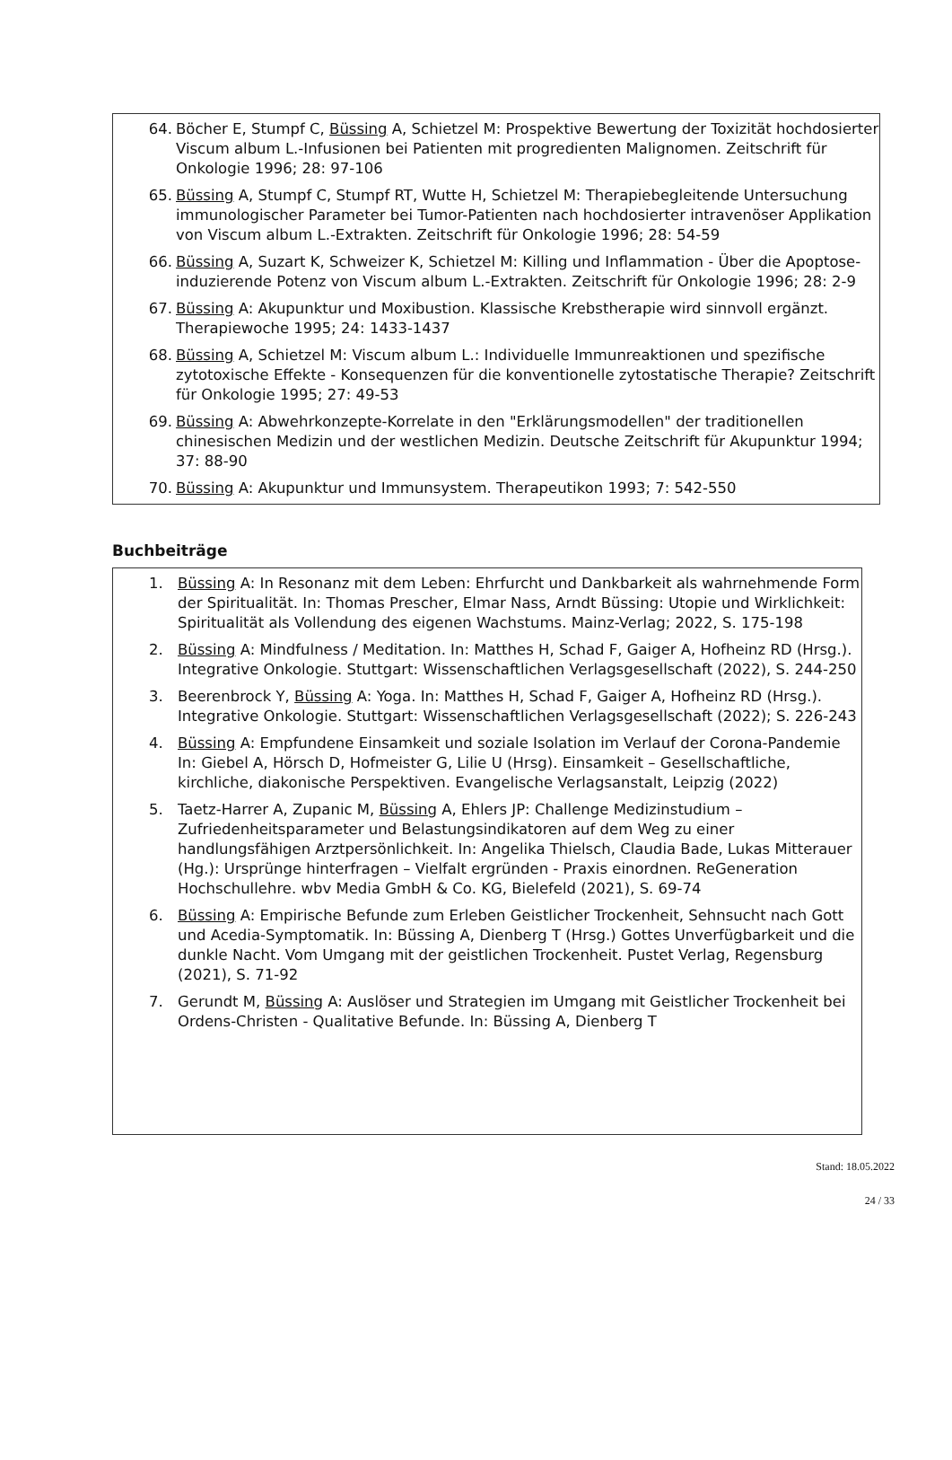64. Böcher E, Stumpf C, Büssing A, Schietzel M: Prospektive Bewertung der Toxizität hochdosierter Viscum album L.-Infusionen bei Patienten mit progredienten Malignomen. Zeitschrift für Onkologie 1996; 28: 97-106
65. Büssing A, Stumpf C, Stumpf RT, Wutte H, Schietzel M: Therapiebegleitende Untersuchung immunologischer Parameter bei Tumor-Patienten nach hochdosierter intravenöser Applikation von Viscum album L.-Extrakten. Zeitschrift für Onkologie 1996; 28: 54-59
66. Büssing A, Suzart K, Schweizer K, Schietzel M: Killing und Inflammation - Über die Apoptose-induzierende Potenz von Viscum album L.-Extrakten. Zeitschrift für Onkologie 1996; 28: 2-9
67. Büssing A: Akupunktur und Moxibustion. Klassische Krebstherapie wird sinnvoll ergänzt. Therapiewoche 1995; 24: 1433-1437
68. Büssing A, Schietzel M: Viscum album L.: Individuelle Immunreaktionen und spezifische zytotoxische Effekte - Konsequenzen für die konventionelle zytostatische Therapie? Zeitschrift für Onkologie 1995; 27: 49-53
69. Büssing A: Abwehrkonzepte-Korrelate in den "Erklärungsmodellen" der traditionellen chinesischen Medizin und der westlichen Medizin. Deutsche Zeitschrift für Akupunktur 1994; 37: 88-90
70. Büssing A: Akupunktur und Immunsystem. Therapeutikon 1993; 7: 542-550
Buchbeiträge
1. Büssing A: In Resonanz mit dem Leben: Ehrfurcht und Dankbarkeit als wahrnehmende Form der Spiritualität. In: Thomas Prescher, Elmar Nass, Arndt Büssing: Utopie und Wirklichkeit: Spiritualität als Vollendung des eigenen Wachstums. Mainz-Verlag; 2022, S. 175-198
2. Büssing A: Mindfulness / Meditation. In: Matthes H, Schad F, Gaiger A, Hofheinz RD (Hrsg.). Integrative Onkologie. Stuttgart: Wissenschaftlichen Verlagsgesellschaft (2022), S. 244-250
3. Beerenbrock Y, Büssing A: Yoga. In: Matthes H, Schad F, Gaiger A, Hofheinz RD (Hrsg.). Integrative Onkologie. Stuttgart: Wissenschaftlichen Verlagsgesellschaft (2022); S. 226-243
4. Büssing A: Empfundene Einsamkeit und soziale Isolation im Verlauf der Corona-Pandemie In: Giebel A, Hörsch D, Hofmeister G, Lilie U (Hrsg). Einsamkeit – Gesellschaftliche, kirchliche, diakonische Perspektiven. Evangelische Verlagsanstalt, Leipzig (2022)
5. Taetz-Harrer A, Zupanic M, Büssing A, Ehlers JP: Challenge Medizinstudium – Zufriedenheitsparameter und Belastungsindikatoren auf dem Weg zu einer handlungsfähigen Arztpersönlichkeit. In: Angelika Thielsch, Claudia Bade, Lukas Mitterauer (Hg.): Ursprünge hinterfragen – Vielfalt ergründen - Praxis einordnen. ReGeneration Hochschullehre. wbv Media GmbH & Co. KG, Bielefeld (2021), S. 69-74
6. Büssing A: Empirische Befunde zum Erleben Geistlicher Trockenheit, Sehnsucht nach Gott und Acedia-Symptomatik. In: Büssing A, Dienberg T (Hrsg.) Gottes Unverfügbarkeit und die dunkle Nacht. Vom Umgang mit der geistlichen Trockenheit. Pustet Verlag, Regensburg (2021), S. 71-92
7. Gerundt M, Büssing A: Auslöser und Strategien im Umgang mit Geistlicher Trockenheit bei Ordens-Christen - Qualitative Befunde. In: Büssing A, Dienberg T
Stand: 18.05.2022
24 / 33